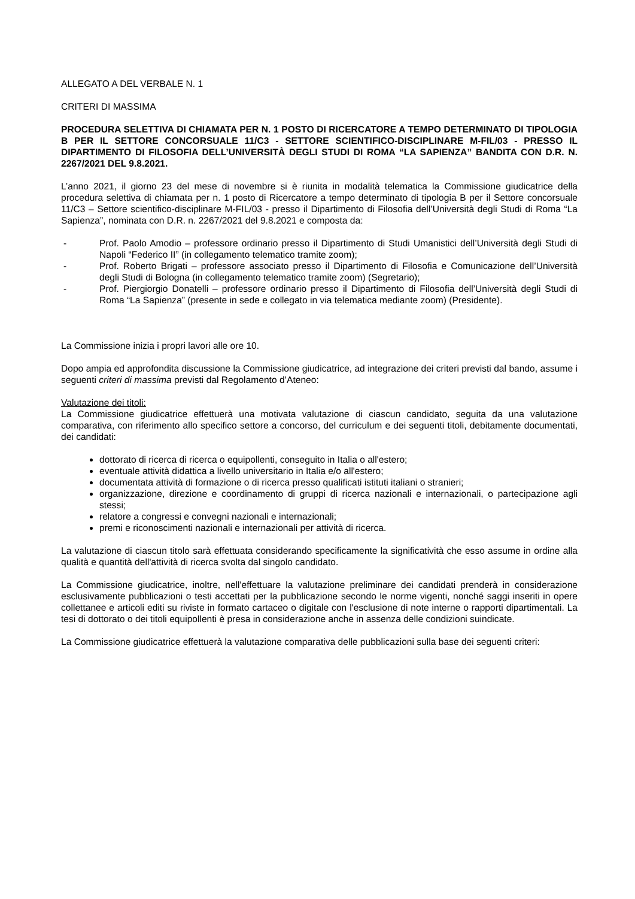ALLEGATO A DEL VERBALE N. 1
CRITERI DI MASSIMA
PROCEDURA SELETTIVA DI CHIAMATA PER N. 1 POSTO DI RICERCATORE A TEMPO DETERMINATO DI TIPOLOGIA B PER IL SETTORE CONCORSUALE 11/C3 - SETTORE SCIENTIFICO-DISCIPLINARE M-FIL/03 - PRESSO IL DIPARTIMENTO DI FILOSOFIA DELL’UNIVERSITÀ DEGLI STUDI DI ROMA “LA SAPIENZA” BANDITA CON D.R. N. 2267/2021 DEL 9.8.2021.
L’anno 2021, il giorno 23 del mese di novembre si è riunita in modalità telematica la Commissione giudicatrice della procedura selettiva di chiamata per n. 1 posto di Ricercatore a tempo determinato di tipologia B per il Settore concorsuale 11/C3 – Settore scientifico-disciplinare M-FIL/03 - presso il Dipartimento di Filosofia dell’Università degli Studi di Roma “La Sapienza”, nominata con D.R. n. 2267/2021 del 9.8.2021 e composta da:
- Prof. Paolo Amodio – professore ordinario presso il Dipartimento di Studi Umanistici dell’Università degli Studi di Napoli “Federico II” (in collegamento telematico tramite zoom);
- Prof. Roberto Brigati – professore associato presso il Dipartimento di Filosofia e Comunicazione dell’Università degli Studi di Bologna (in collegamento telematico tramite zoom) (Segretario);
- Prof. Piergiorgio Donatelli – professore ordinario presso il Dipartimento di Filosofia dell’Università degli Studi di Roma “La Sapienza” (presente in sede e collegato in via telematica mediante zoom) (Presidente).
La Commissione inizia i propri lavori alle ore 10.
Dopo ampia ed approfondita discussione la Commissione giudicatrice, ad integrazione dei criteri previsti dal bando, assume i seguenti criteri di massima previsti dal Regolamento d’Ateneo:
Valutazione dei titoli:
La Commissione giudicatrice effettuerà una motivata valutazione di ciascun candidato, seguita da una valutazione comparativa, con riferimento allo specifico settore a concorso, del curriculum e dei seguenti titoli, debitamente documentati, dei candidati:
dottorato di ricerca di ricerca o equipollenti, conseguito in Italia o all'estero;
eventuale attività didattica a livello universitario in Italia e/o all'estero;
documentata attività di formazione o di ricerca presso qualificati istituti italiani o stranieri;
organizzazione, direzione e coordinamento di gruppi di ricerca nazionali e internazionali, o partecipazione agli stessi;
relatore a congressi e convegni nazionali e internazionali;
premi e riconoscimenti nazionali e internazionali per attività di ricerca.
La valutazione di ciascun titolo sarà effettuata considerando specificamente la significatività che esso assume in ordine alla qualità e quantità dell'attività di ricerca svolta dal singolo candidato.
La Commissione giudicatrice, inoltre, nell'effettuare la valutazione preliminare dei candidati prenderà in considerazione esclusivamente pubblicazioni o testi accettati per la pubblicazione secondo le norme vigenti, nonché saggi inseriti in opere collettanee e articoli editi su riviste in formato cartaceo o digitale con l'esclusione di note interne o rapporti dipartimentali. La tesi di dottorato o dei titoli equipollenti è presa in considerazione anche in assenza delle condizioni suindicate.
La Commissione giudicatrice effettuerà la valutazione comparativa delle pubblicazioni sulla base dei seguenti criteri: